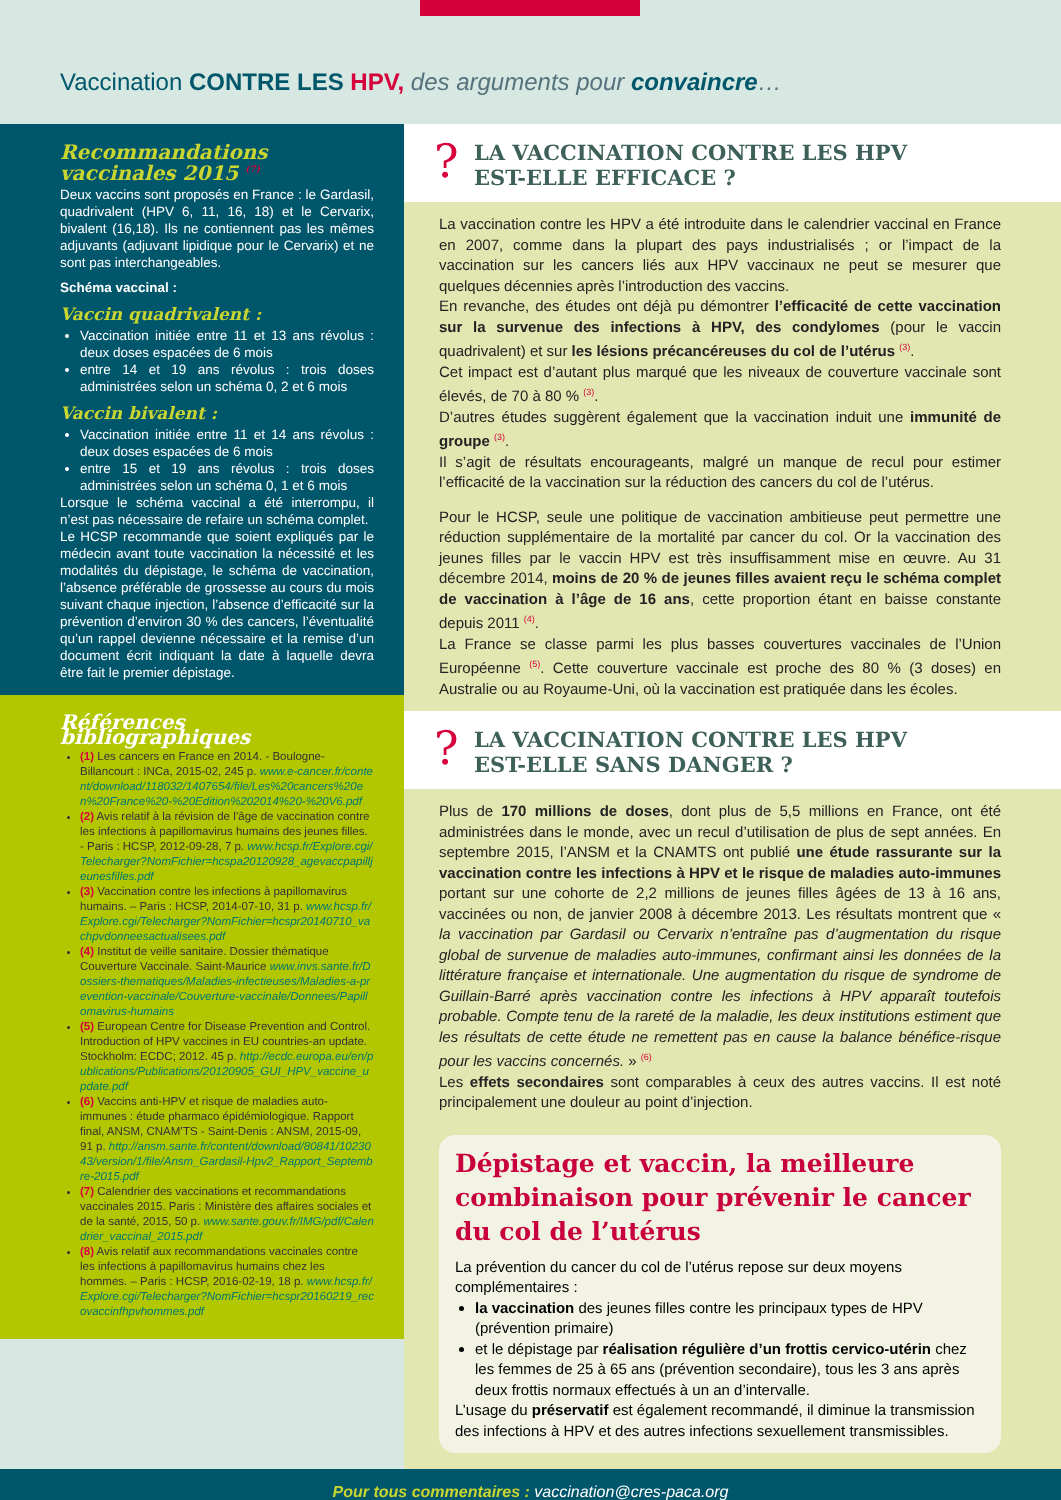Vaccination CONTRE LES HPV, des arguments pour convaincre…
Recommandations vaccinales 2015 <sup>(7)</sup>
Deux vaccins sont proposés en France : le Gardasil, quadrivalent (HPV 6, 11, 16, 18) et le Cervarix, bivalent (16,18). Ils ne contiennent pas les mêmes adjuvants (adjuvant lipidique pour le Cervarix) et ne sont pas interchangeables.
Schéma vaccinal :
Vaccin quadrivalent :
Vaccination initiée entre 11 et 13 ans révolus : deux doses espacées de 6 mois
entre 14 et 19 ans révolus : trois doses administrées selon un schéma 0, 2 et 6 mois
Vaccin bivalent :
Vaccination initiée entre 11 et 14 ans révolus : deux doses espacées de 6 mois
entre 15 et 19 ans révolus : trois doses administrées selon un schéma 0, 1 et 6 mois
Lorsque le schéma vaccinal a été interrompu, il n’est pas nécessaire de refaire un schéma complet.
Le HCSP recommande que soient expliqués par le médecin avant toute vaccination la nécessité et les modalités du dépistage, le schéma de vaccination, l’absence préférable de grossesse au cours du mois suivant chaque injection, l’absence d’efficacité sur la prévention d’environ 30 % des cancers, l’éventualité qu’un rappel devienne nécessaire et la remise d’un document écrit indiquant la date à laquelle devra être fait le premier dépistage.
Références bibliographiques
(1) Les cancers en France en 2014. - Boulogne-Billancourt : INCa, 2015-02, 245 p. www.e-cancer.fr/content/download/118032/1407654/file/Les%20cancers%20en%20France%20-%20Edition%202014%20-%20V6.pdf
(2) Avis relatif à la révision de l’âge de vaccination contre les infections à papillomavirus humains des jeunes filles. - Paris : HCSP, 2012-09-28, 7 p. www.hcsp.fr/Explore.cgi/Telecharger?NomFichier=hcspa20120928_agevaccpapilljeunesfilles.pdf
(3) Vaccination contre les infections à papillomavirus humains. – Paris : HCSP, 2014-07-10, 31 p. www.hcsp.fr/Explore.cgi/Telecharger?NomFichier=hcspr20140710_vachpvdonneesactualisees.pdf
(4) Institut de veille sanitaire. Dossier thématique Couverture Vaccinale. Saint-Maurice www.invs.sante.fr/Dossiers-thematiques/Maladies-infectieuses/Maladies-a-prevention-vaccinale/Couverture-vaccinale/Donnees/Papillomavirus-humains
(5) European Centre for Disease Prevention and Control. Introduction of HPV vaccines in EU countries-an update. Stockholm: ECDC; 2012. 45 p. http://ecdc.europa.eu/en/publications/Publications/20120905_GUI_HPV_vaccine_update.pdf
(6) Vaccins anti-HPV et risque de maladies auto-immunes : étude pharmaco épidémiologique. Rapport final, ANSM, CNAM’TS - Saint-Denis : ANSM, 2015-09, 91 p. http://ansm.sante.fr/content/download/80841/1023043/version/1/file/Ansm_Gardasil-Hpv2_Rapport_Septembre-2015.pdf
(7) Calendrier des vaccinations et recommandations vaccinales 2015. Paris : Ministère des affaires sociales et de la santé, 2015, 50 p. www.sante.gouv.fr/IMG/pdf/Calendrier_vaccinal_2015.pdf
(8) Avis relatif aux recommandations vaccinales contre les infections à papillomavirus humains chez les hommes. – Paris : HCSP, 2016-02-19, 18 p. www.hcsp.fr/Explore.cgi/Telecharger?NomFichier=hcspr20160219_recovaccinfhpvhommes.pdf
? LA VACCINATION CONTRE LES HPV
EST-ELLE EFFICACE ?
La vaccination contre les HPV a été introduite dans le calendrier vaccinal en France en 2007, comme dans la plupart des pays industrialisés ; or l’impact de la vaccination sur les cancers liés aux HPV vaccinaux ne peut se mesurer que quelques décennies après l’introduction des vaccins.
En revanche, des études ont déjà pu démontrer l’efficacité de cette vaccination sur la survenue des infections à HPV, des condylomes (pour le vaccin quadrivalent) et sur les lésions précancéreuses du col de l’utérus <sup>(3)</sup>.
Cet impact est d’autant plus marqué que les niveaux de couverture vaccinale sont élevés, de 70 à 80 % <sup>(3)</sup>.
D’autres études suggèrent également que la vaccination induit une immunité de groupe <sup>(3)</sup>.
Il s’agit de résultats encourageants, malgré un manque de recul pour estimer l’efficacité de la vaccination sur la réduction des cancers du col de l’utérus.
Pour le HCSP, seule une politique de vaccination ambitieuse peut permettre une réduction supplémentaire de la mortalité par cancer du col. Or la vaccination des jeunes filles par le vaccin HPV est très insuffisamment mise en œuvre. Au 31 décembre 2014, moins de 20 % de jeunes filles avaient reçu le schéma complet de vaccination à l’âge de 16 ans, cette proportion étant en baisse constante depuis 2011 <sup>(4)</sup>.
La France se classe parmi les plus basses couvertures vaccinales de l’Union Européenne <sup>(5)</sup>. Cette couverture vaccinale est proche des 80 % (3 doses) en Australie ou au Royaume-Uni, où la vaccination est pratiquée dans les écoles.
? LA VACCINATION CONTRE LES HPV
EST-ELLE SANS DANGER ?
Plus de 170 millions de doses, dont plus de 5,5 millions en France, ont été administrées dans le monde, avec un recul d’utilisation de plus de sept années. En septembre 2015, l’ANSM et la CNAMTS ont publié une étude rassurante sur la vaccination contre les infections à HPV et le risque de maladies auto-immunes portant sur une cohorte de 2,2 millions de jeunes filles âgées de 13 à 16 ans, vaccinées ou non, de janvier 2008 à décembre 2013. Les résultats montrent que « la vaccination par Gardasil ou Cervarix n’entraîne pas d’augmentation du risque global de survenue de maladies auto-immunes, confirmant ainsi les données de la littérature française et internationale. Une augmentation du risque de syndrome de Guillain-Barré après vaccination contre les infections à HPV apparaît toutefois probable. Compte tenu de la rareté de la maladie, les deux institutions estiment que les résultats de cette étude ne remettent pas en cause la balance bénéfice-risque pour les vaccins concernés. » <sup>(6)</sup>
Les effets secondaires sont comparables à ceux des autres vaccins. Il est noté principalement une douleur au point d’injection.
Dépistage et vaccin, la meilleure combinaison pour prévenir le cancer du col de l’utérus
La prévention du cancer du col de l’utérus repose sur deux moyens complémentaires :
la vaccination des jeunes filles contre les principaux types de HPV (prévention primaire)
et le dépistage par réalisation régulière d’un frottis cervico-utérin chez les femmes de 25 à 65 ans (prévention secondaire), tous les 3 ans après deux frottis normaux effectués à un an d’intervalle.
L’usage du préservatif est également recommandé, il diminue la transmission des infections à HPV et des autres infections sexuellement transmissibles.
Pour tous commentaires : vaccination@cres-paca.org